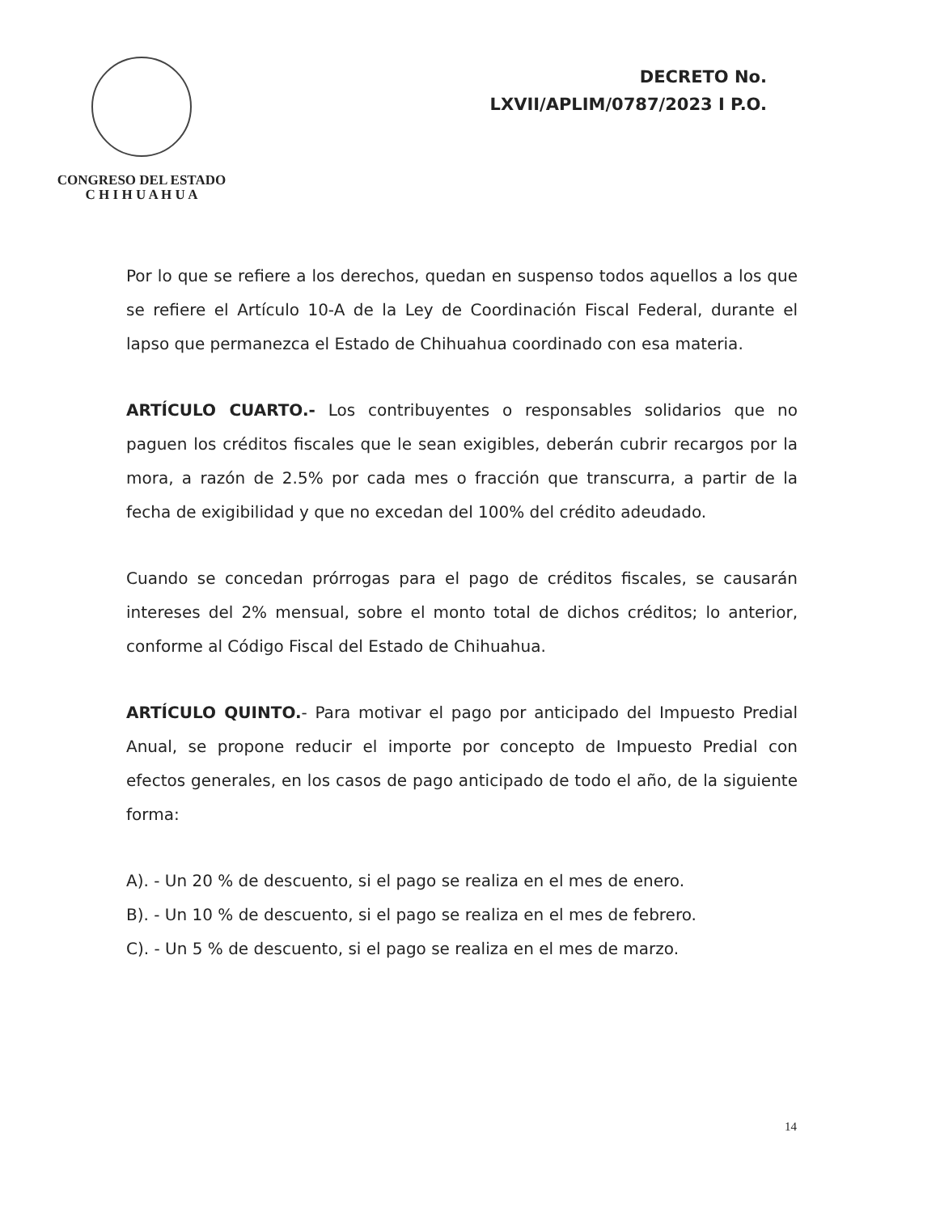CONGRESO DEL ESTADO
C H I H U A H U A
DECRETO No.
LXVII/APLIM/0787/2023 I P.O.
Por lo que se refiere a los derechos, quedan en suspenso todos aquellos a los que se refiere el Artículo 10-A de la Ley de Coordinación Fiscal Federal, durante el lapso que permanezca el Estado de Chihuahua coordinado con esa materia.
ARTÍCULO CUARTO.- Los contribuyentes o responsables solidarios que no paguen los créditos fiscales que le sean exigibles, deberán cubrir recargos por la mora, a razón de 2.5% por cada mes o fracción que transcurra, a partir de la fecha de exigibilidad y que no excedan del 100% del crédito adeudado.
Cuando se concedan prórrogas para el pago de créditos fiscales, se causarán intereses del 2% mensual, sobre el monto total de dichos créditos; lo anterior, conforme al Código Fiscal del Estado de Chihuahua.
ARTÍCULO QUINTO.- Para motivar el pago por anticipado del Impuesto Predial Anual, se propone reducir el importe por concepto de Impuesto Predial con efectos generales, en los casos de pago anticipado de todo el año, de la siguiente forma:
A). - Un 20 % de descuento, si el pago se realiza en el mes de enero.
B). - Un 10 % de descuento, si el pago se realiza en el mes de febrero.
C). - Un 5 % de descuento, si el pago se realiza en el mes de marzo.
14